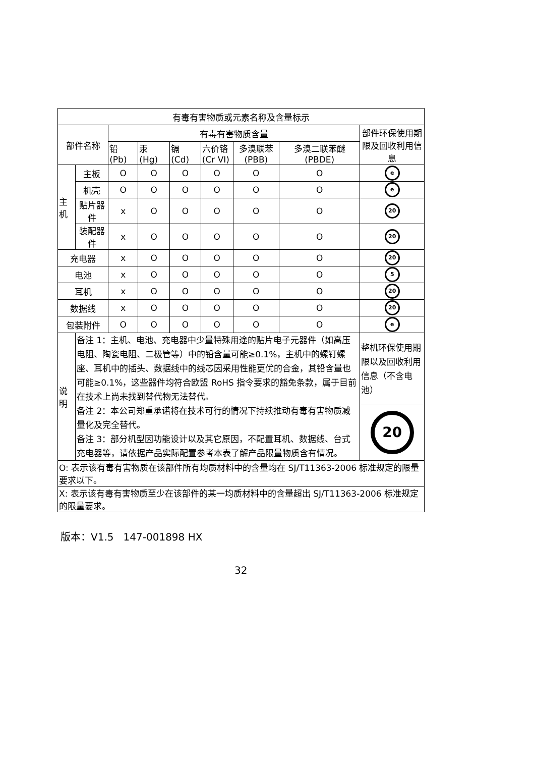| 有毒有害物质或元素名称及含量标示 | | | | | | | | |
| --- | --- | --- | --- | --- | --- | --- | --- | --- |
| 部件名称 | | 有毒有害物质含量 | | | | | | 部件环保使用期限及回收利用信息 |
| | | 铅 (Pb) | 汞 (Hg) | 镉 (Cd) | 六价铬 (Cr VI) | 多溴联苯 (PBB) | 多溴二联苯醚(PBDE) | |
| 主 机 | 主板 | O | O | O | O | O | O | e |
| | 机壳 | O | O | O | O | O | O | e |
| | 贴片器件 | x | O | O | O | O | O | 20 |
| | 装配器件 | x | O | O | O | O | O | 20 |
| 充电器 | | x | O | O | O | O | O | 20 |
| 电池 | | x | O | O | O | O | O | 5 |
| 耳机 | | x | O | O | O | O | O | 20 |
| 数据线 | | x | O | O | O | O | O | 20 |
| 包装附件 | | O | O | O | O | O | O | e |
| 说 明 | 备注 1：主机、电池、充电器中少量特殊用途的贴片电子元器件（如高压电阻、陶瓷电阻、二极管等）中的铅含量可能≥0.1%，主机中的螺钉螺座、耳机中的插头、数据线中的线芯因采用性能更优的合金，其铅含量也可能≥0.1%，这些器件均符合欧盟 RoHS 指令要求的豁免条款，属于目前在技术上尚未找到替代物无法替代。 备注 2：本公司郑重承诺将在技术可行的情况下持续推动有毒有害物质减量化及完全替代。 备注 3：部分机型因功能设计以及其它原因，不配置耳机、数据线、台式充电器等，请依据产品实际配置参考本表了解产品限量物质含有情况。 | | | | | | | 整机环保使用期限以及回收利用信息（不含电池） |
| | | | | | | | | 20 |
| O: 表示该有毒有害物质在该部件所有均质材料中的含量均在 SJ/T11363-2006 标准规定的限量要求以下。 | | | | | | | | |
| X: 表示该有毒有害物质至少在该部件的某一均质材料中的含量超出 SJ/T11363-2006 标准规定的限量要求。 | | | | | | | | |
版本：V1.5 147-001898 HX
32